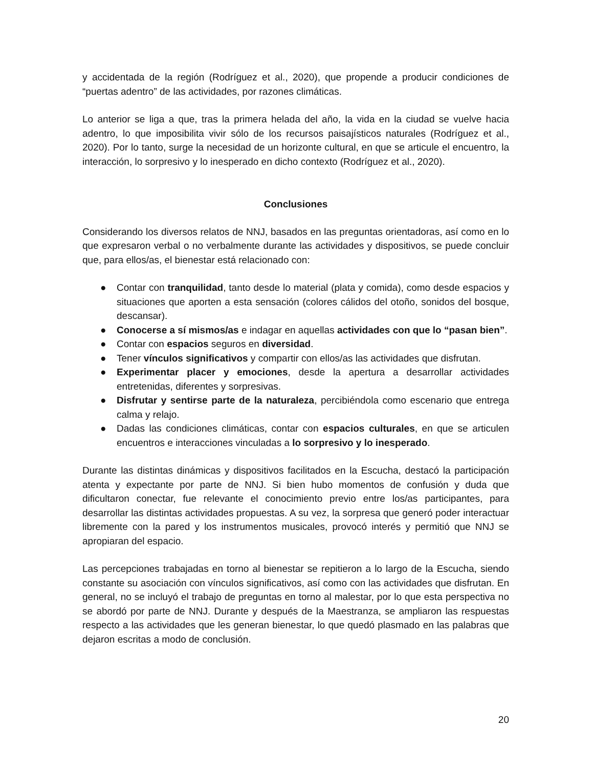y accidentada de la región (Rodríguez et al., 2020), que propende a producir condiciones de “puertas adentro” de las actividades, por razones climáticas.
Lo anterior se liga a que, tras la primera helada del año, la vida en la ciudad se vuelve hacia adentro, lo que imposibilita vivir sólo de los recursos paisajísticos naturales (Rodríguez et al., 2020). Por lo tanto, surge la necesidad de un horizonte cultural, en que se articule el encuentro, la interacción, lo sorpresivo y lo inesperado en dicho contexto (Rodríguez et al., 2020).
Conclusiones
Considerando los diversos relatos de NNJ, basados en las preguntas orientadoras, así como en lo que expresaron verbal o no verbalmente durante las actividades y dispositivos, se puede concluir que, para ellos/as, el bienestar está relacionado con:
● Contar con tranquilidad, tanto desde lo material (plata y comida), como desde espacios y situaciones que aporten a esta sensación (colores cálidos del otoño, sonidos del bosque, descansar).
● Conocerse a sí mismos/as e indagar en aquellas actividades con que lo “pasan bien”.
● Contar con espacios seguros en diversidad.
● Tener vínculos significativos y compartir con ellos/as las actividades que disfrutan.
● Experimentar placer y emociones, desde la apertura a desarrollar actividades entretenidas, diferentes y sorpresivas.
● Disfrutar y sentirse parte de la naturaleza, percibiéndola como escenario que entrega calma y relajo.
● Dadas las condiciones climáticas, contar con espacios culturales, en que se articulen encuentros e interacciones vinculadas a lo sorpresivo y lo inesperado.
Durante las distintas dinámicas y dispositivos facilitados en la Escucha, destacó la participación atenta y expectante por parte de NNJ. Si bien hubo momentos de confusión y duda que dificultaron conectar, fue relevante el conocimiento previo entre los/as participantes, para desarrollar las distintas actividades propuestas. A su vez, la sorpresa que generó poder interactuar libremente con la pared y los instrumentos musicales, provocó interés y permitió que NNJ se apropiaran del espacio.
Las percepciones trabajadas en torno al bienestar se repitieron a lo largo de la Escucha, siendo constante su asociación con vínculos significativos, así como con las actividades que disfrutan. En general, no se incluyó el trabajo de preguntas en torno al malestar, por lo que esta perspectiva no se abordó por parte de NNJ. Durante y después de la Maestranza, se ampliaron las respuestas respecto a las actividades que les generan bienestar, lo que quedó plasmado en las palabras que dejaron escritas a modo de conclusión.
20